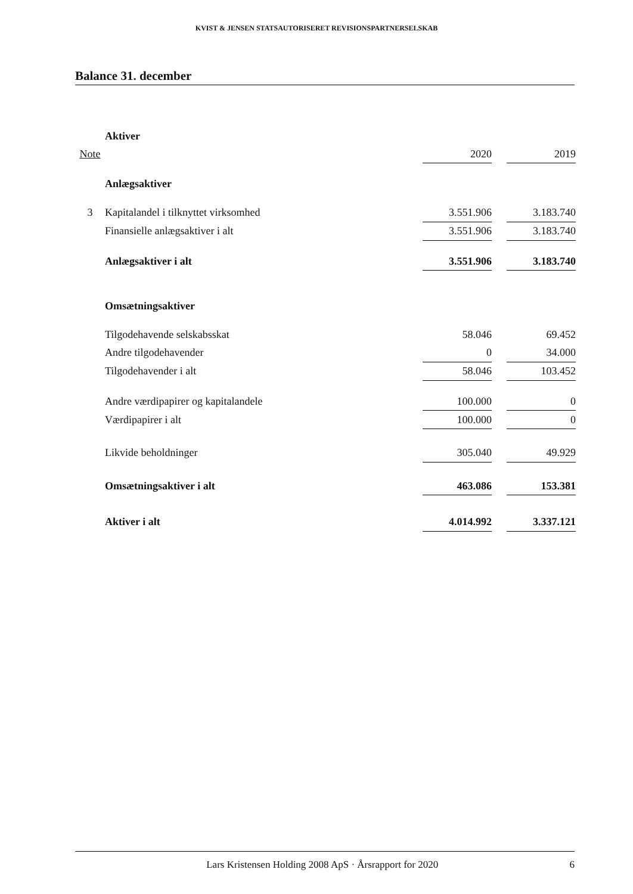KVIST & JENSEN STATSAUTORISERET REVISIONSPARTNERSELSKAB
Balance 31. december
| | Aktiver | | | |
| Note | | 2020 | | 2019 |
| | Anlægsaktiver | | | |
| 3 | Kapitalandel i tilknyttet virksomhed | 3.551.906 | | 3.183.740 |
| | Finansielle anlægsaktiver i alt | 3.551.906 | | 3.183.740 |
| | Anlægsaktiver i alt | 3.551.906 | | 3.183.740 |
| | Omsætningsaktiver | | | |
| | Tilgodehavende selskabsskat | 58.046 | | 69.452 |
| | Andre tilgodehavender | 0 | | 34.000 |
| | Tilgodehavender i alt | 58.046 | | 103.452 |
| | Andre værdipapirer og kapitalandele | 100.000 | | 0 |
| | Værdipapirer i alt | 100.000 | | 0 |
| | Likvide beholdninger | 305.040 | | 49.929 |
| | Omsætningsaktiver i alt | 463.086 | | 153.381 |
| | Aktiver i alt | 4.014.992 | | 3.337.121 |
Lars Kristensen Holding 2008 ApS · Årsrapport for 2020 6